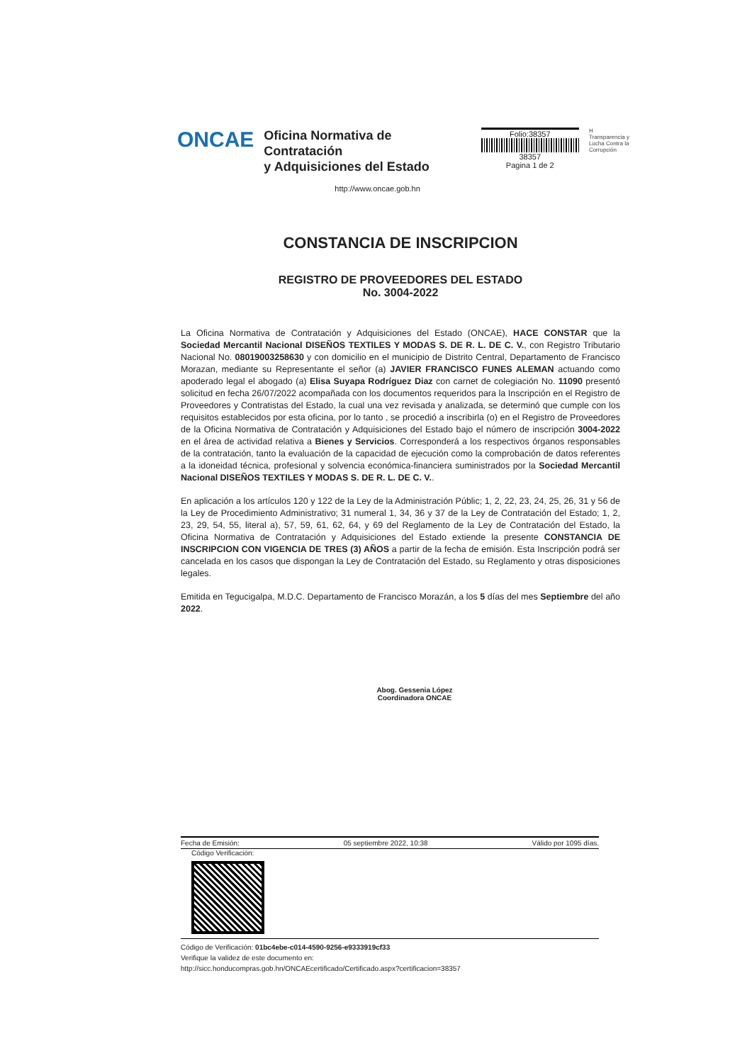ONCAE
Oficina Normativa de Contratación
y Adquisiciones del Estado
http://www.oncae.gob.hn
Folio:38357
38357
Pagina 1 de 2
H
Transparencia y Lucha Contra la Corrupción
CONSTANCIA DE INSCRIPCION
REGISTRO DE PROVEEDORES DEL ESTADO
No. 3004-2022
La Oficina Normativa de Contratación y Adquisiciones del Estado (ONCAE), HACE CONSTAR que la Sociedad Mercantil Nacional DISEÑOS TEXTILES Y MODAS S. DE R. L. DE C. V., con Registro Tributario Nacional No. 08019003258630 y con domicilio en el municipio de Distrito Central, Departamento de Francisco Morazan, mediante su Representante el señor (a) JAVIER FRANCISCO FUNES ALEMAN actuando como apoderado legal el abogado (a) Elisa Suyapa Rodríguez Diaz con carnet de colegiación No. 11090 presentó solicitud en fecha 26/07/2022 acompañada con los documentos requeridos para la Inscripción en el Registro de Proveedores y Contratistas del Estado, la cual una vez revisada y analizada, se determinó que cumple con los requisitos establecidos por esta oficina, por lo tanto , se procedió a inscribirla (o) en el Registro de Proveedores de la Oficina Normativa de Contratación y Adquisiciones del Estado bajo el número de inscripción 3004-2022 en el área de actividad relativa a Bienes y Servicios. Corresponderá a los respectivos órganos responsables de la contratación, tanto la evaluación de la capacidad de ejecución como la comprobación de datos referentes a la idoneidad técnica, profesional y solvencia económica-financiera suministrados por la Sociedad Mercantil Nacional DISEÑOS TEXTILES Y MODAS S. DE R. L. DE C. V..
En aplicación a los artículos 120 y 122 de la Ley de la Administración Públic; 1, 2, 22, 23, 24, 25, 26, 31 y 56 de la Ley de Procedimiento Administrativo; 31 numeral 1, 34, 36 y 37 de la Ley de Contratación del Estado; 1, 2, 23, 29, 54, 55, literal a), 57, 59, 61, 62, 64, y 69 del Reglamento de la Ley de Contratación del Estado, la Oficina Normativa de Contratación y Adquisiciones del Estado extiende la presente CONSTANCIA DE INSCRIPCION CON VIGENCIA DE TRES (3) AÑOS a partir de la fecha de emisión. Esta Inscripción podrá ser cancelada en los casos que dispongan la Ley de Contratación del Estado, su Reglamento y otras disposiciones legales.
Emitida en Tegucigalpa, M.D.C. Departamento de Francisco Morazán, a los 5 días del mes Septiembre del año 2022.
Abog. Gessenia López
Coordinadora ONCAE
Fecha de Emisión: 05 septiembre 2022, 10:38 Válido por 1095 días.
Código Verificación:
Código de Verificación: 01bc4ebe-c014-4590-9256-e9333919cf33
Verifique la validez de este documento en:
http://sicc.honducompras.gob.hn/ONCAEcertificado/Certificado.aspx?certificacion=38357